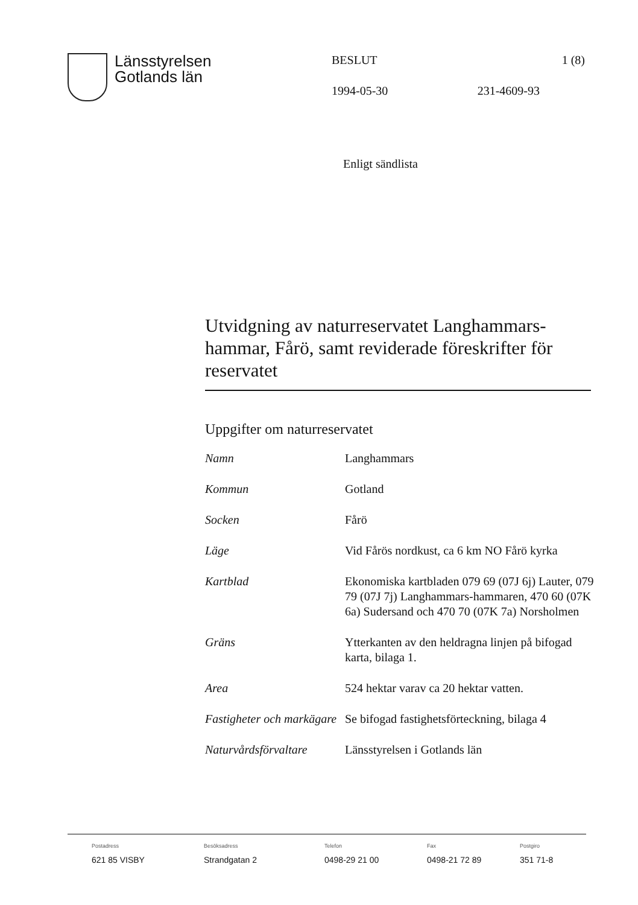Länsstyrelsen
Gotlands län
BESLUT 1 (8)
1994-05-30 231-4609-93
Enligt sändlista
Utvidgning av naturreservatet Langhammars-hammar, Fårö, samt reviderade föreskrifter för reservatet
Uppgifter om naturreservatet
| Namn | Langhammars |
| Kommun | Gotland |
| Socken | Fårö |
| Läge | Vid Fårös nordkust, ca 6 km NO Fårö kyrka |
| Kartblad | Ekonomiska kartbladen 079 69 (07J 6j) Lauter, 079 79 (07J 7j) Langhammars-hammaren, 470 60 (07K 6a) Sudersand och 470 70 (07K 7a) Norsholmen |
| Gräns | Ytterkanten av den heldragna linjen på bifogad karta, bilaga 1. |
| Area | 524 hektar varav ca 20 hektar vatten. |
| Fastigheter och markägare | Se bifogad fastighetsförteckning, bilaga 4 |
| Naturvårdsförvaltare | Länsstyrelsen i Gotlands län |
Postadress
621 85 VISBY
Besöksadress
Strandgatan 2
Telefon
0498-29 21 00
Fax
0498-21 72 89
Postgiro
351 71-8